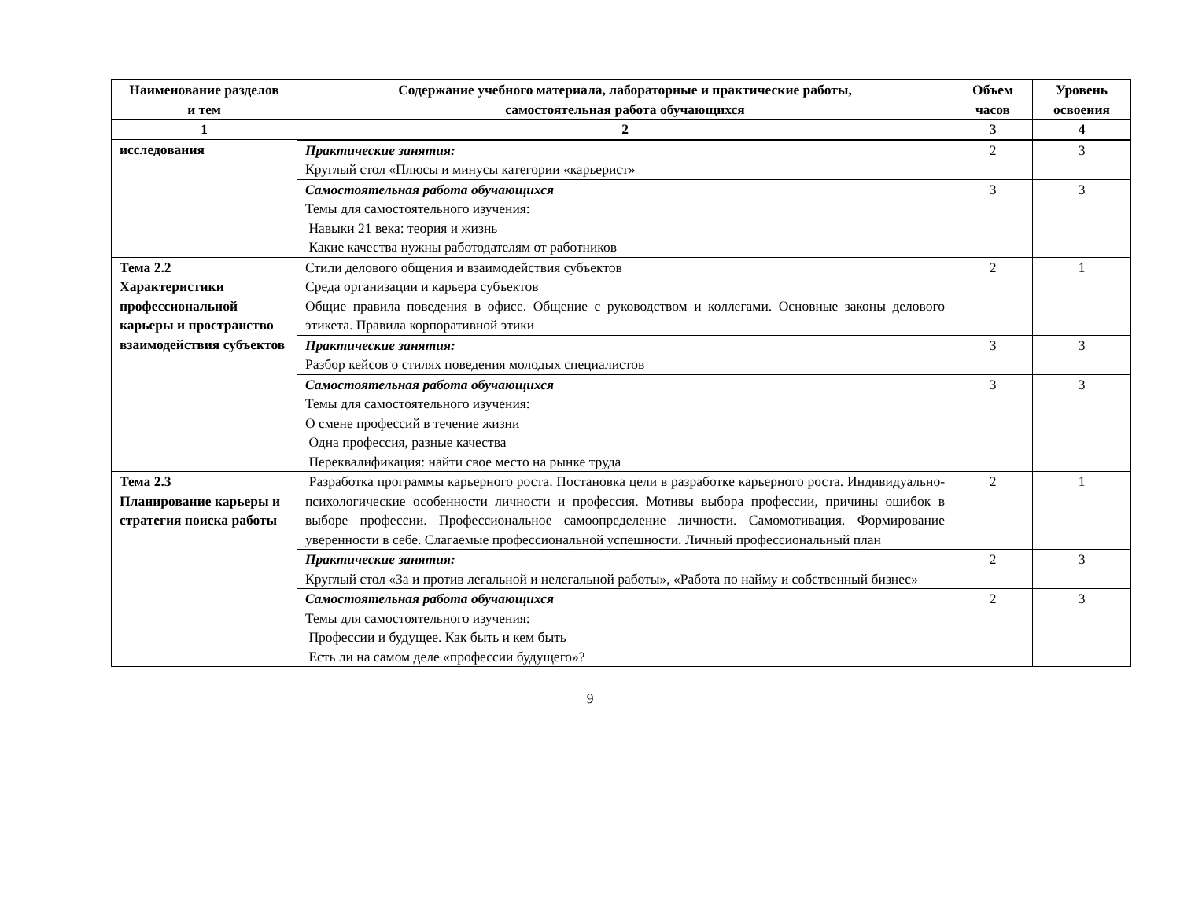| Наименование разделов и тем | Содержание учебного материала, лабораторные и практические работы, самостоятельная работа обучающихся | Объем часов | Уровень освоения |
| --- | --- | --- | --- |
| 1 | 2 | 3 | 4 |
| исследования | | | |
| | Практические занятия: Круглый стол «Плюсы и минусы категории «карьерист» | 2 | 3 |
| | Самостоятельная работа обучающихся Темы для самостоятельного изучения: Навыки 21 века: теория и жизнь Какие качества нужны работодателям от работников | 3 | 3 |
| Тема 2.2 Характеристики профессиональной карьеры и пространство взаимодействия субъектов | Стили делового общения и взаимодействия субъектов Среда организации и карьера субъектов Общие правила поведения в офисе. Общение с руководством и коллегами. Основные законы делового этикета. Правила корпоративной этики | 2 | 1 |
| | Практические занятия: Разбор кейсов о стилях поведения молодых специалистов | 3 | 3 |
| | Самостоятельная работа обучающихся Темы для самостоятельного изучения: О смене профессий в течение жизни Одна профессия, разные качества Переквалификация: найти свое место на рынке труда | 3 | 3 |
| Тема 2.3 Планирование карьеры и стратегия поиска работы | Разработка программы карьерного роста. Постановка цели в разработке карьерного роста. Индивидуально-психологические особенности личности и профессия. Мотивы выбора профессии, причины ошибок в выборе профессии. Профессиональное самоопределение личности. Самомотивация. Формирование уверенности в себе. Слагаемые профессиональной успешности. Личный профессиональный план | 2 | 1 |
| | Практические занятия: Круглый стол «За и против легальной и нелегальной работы», «Работа по найму и собственный бизнес» | 2 | 3 |
| | Самостоятельная работа обучающихся Темы для самостоятельного изучения: Профессии и будущее. Как быть и кем быть Есть ли на самом деле «профессии будущего»? | 2 | 3 |
9